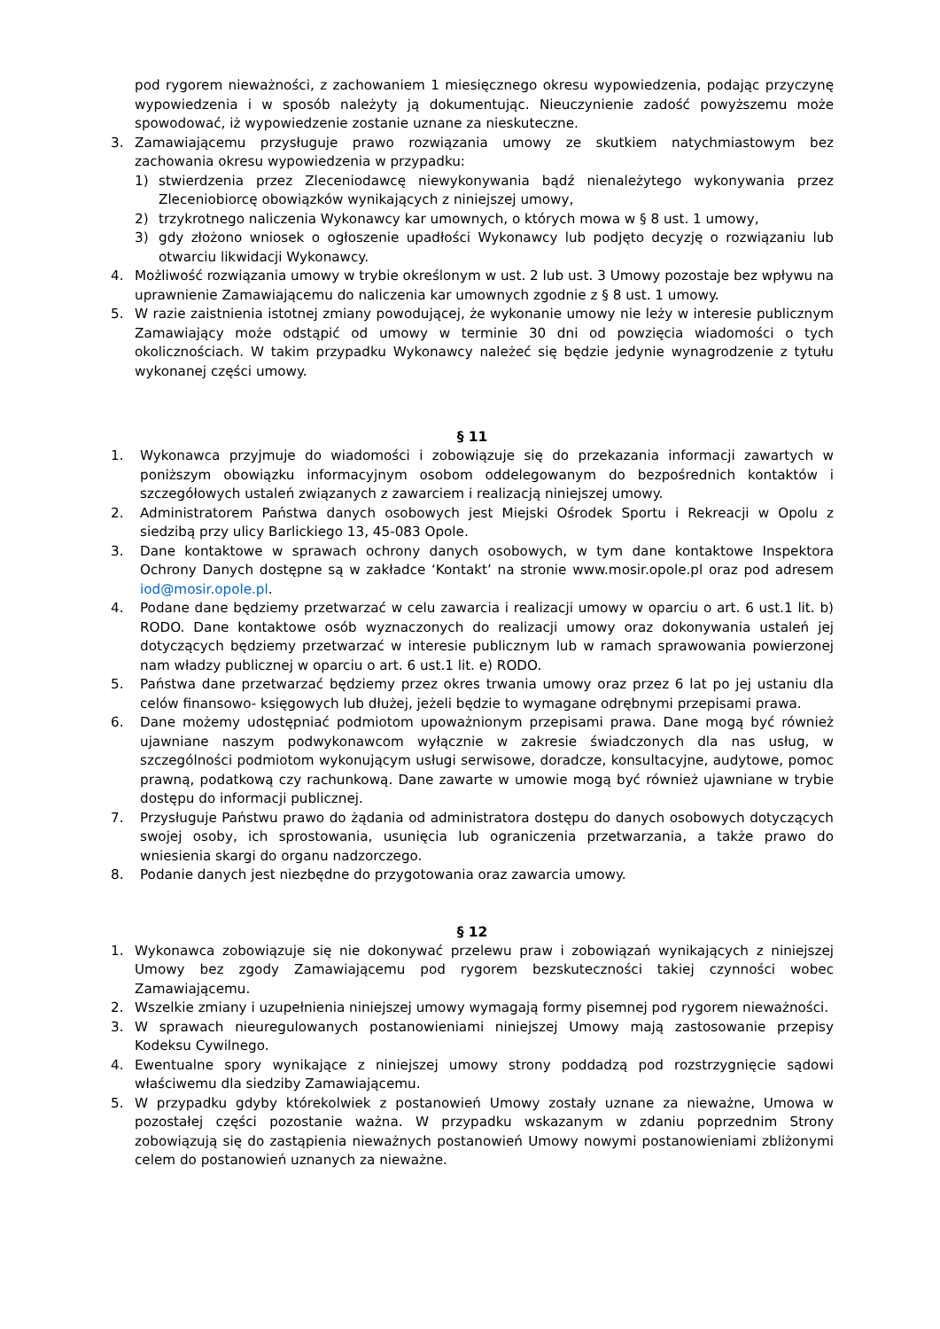pod rygorem nieważności, z zachowaniem 1 miesięcznego okresu wypowiedzenia, podając przyczynę wypowiedzenia i w sposób należyty ją dokumentując. Nieuczynienie zadość powyższemu może spowodować, iż wypowiedzenie zostanie uznane za nieskuteczne.
3. Zamawiającemu przysługuje prawo rozwiązania umowy ze skutkiem natychmiastowym bez zachowania okresu wypowiedzenia w przypadku:
1) stwierdzenia przez Zleceniodawcę niewykonywania bądź nienależytego wykonywania przez Zleceniobiorcę obowiązków wynikających z niniejszej umowy,
2) trzykrotnego naliczenia Wykonawcy kar umownych, o których mowa w § 8 ust. 1 umowy,
3) gdy złożono wniosek o ogłoszenie upadłości Wykonawcy lub podjęto decyzję o rozwiązaniu lub otwarciu likwidacji Wykonawcy.
4. Możliwość rozwiązania umowy w trybie określonym w ust. 2 lub ust. 3 Umowy pozostaje bez wpływu na uprawnienie Zamawiającemu do naliczenia kar umownych zgodnie z § 8 ust. 1 umowy.
5. W razie zaistnienia istotnej zmiany powodującej, że wykonanie umowy nie leży w interesie publicznym Zamawiający może odstąpić od umowy w terminie 30 dni od powzięcia wiadomości o tych okolicznościach. W takim przypadku Wykonawcy należeć się będzie jedynie wynagrodzenie z tytułu wykonanej części umowy.
§ 11
1. Wykonawca przyjmuje do wiadomości i zobowiązuje się do przekazania informacji zawartych w poniższym obowiązku informacyjnym osobom oddelegowanym do bezpośrednich kontaktów i szczegółowych ustaleń związanych z zawarciem i realizacją niniejszej umowy.
2. Administratorem Państwa danych osobowych jest Miejski Ośrodek Sportu i Rekreacji w Opolu z siedzibą przy ulicy Barlickiego 13, 45-083 Opole.
3. Dane kontaktowe w sprawach ochrony danych osobowych, w tym dane kontaktowe Inspektora Ochrony Danych dostępne są w zakładce ‘Kontakt’ na stronie www.mosir.opole.pl oraz pod adresem iod@mosir.opole.pl.
4. Podane dane będziemy przetwarzać w celu zawarcia i realizacji umowy w oparciu o art. 6 ust.1 lit. b) RODO. Dane kontaktowe osób wyznaczonych do realizacji umowy oraz dokonywania ustaleń jej dotyczących będziemy przetwarzać w interesie publicznym lub w ramach sprawowania powierzonej nam władzy publicznej w oparciu o art. 6 ust.1 lit. e) RODO.
5. Państwa dane przetwarzać będziemy przez okres trwania umowy oraz przez 6 lat po jej ustaniu dla celów finansowo- księgowych lub dłużej, jeżeli będzie to wymagane odrębnymi przepisami prawa.
6. Dane możemy udostępniać podmiotom upoważnionym przepisami prawa. Dane mogą być również ujawniane naszym podwykonawcom wyłącznie w zakresie świadczonych dla nas usług, w szczególności podmiotom wykonującym usługi serwisowe, doradcze, konsultacyjne, audytowe, pomoc prawną, podatkową czy rachunkową. Dane zawarte w umowie mogą być również ujawniane w trybie dostępu do informacji publicznej.
7. Przysługuje Państwu prawo do żądania od administratora dostępu do danych osobowych dotyczących swojej osoby, ich sprostowania, usunięcia lub ograniczenia przetwarzania, a także prawo do wniesienia skargi do organu nadzorczego.
8. Podanie danych jest niezbędne do przygotowania oraz zawarcia umowy.
§ 12
1. Wykonawca zobowiązuje się nie dokonywać przelewu praw i zobowiązań wynikających z niniejszej Umowy bez zgody Zamawiającemu pod rygorem bezskuteczności takiej czynności wobec Zamawiającemu.
2. Wszelkie zmiany i uzupełnienia niniejszej umowy wymagają formy pisemnej pod rygorem nieważności.
3. W sprawach nieuregulowanych postanowieniami niniejszej Umowy mają zastosowanie przepisy Kodeksu Cywilnego.
4. Ewentualne spory wynikające z niniejszej umowy strony poddadzą pod rozstrzygnięcie sądowi właściwemu dla siedziby Zamawiającemu.
5. W przypadku gdyby którekolwiek z postanowień Umowy zostały uznane za nieważne, Umowa w pozostałej części pozostanie ważna. W przypadku wskazanym w zdaniu poprzednim Strony zobowiązują się do zastąpienia nieważnych postanowień Umowy nowymi postanowieniami zbliżonymi celem do postanowień uznanych za nieważne.